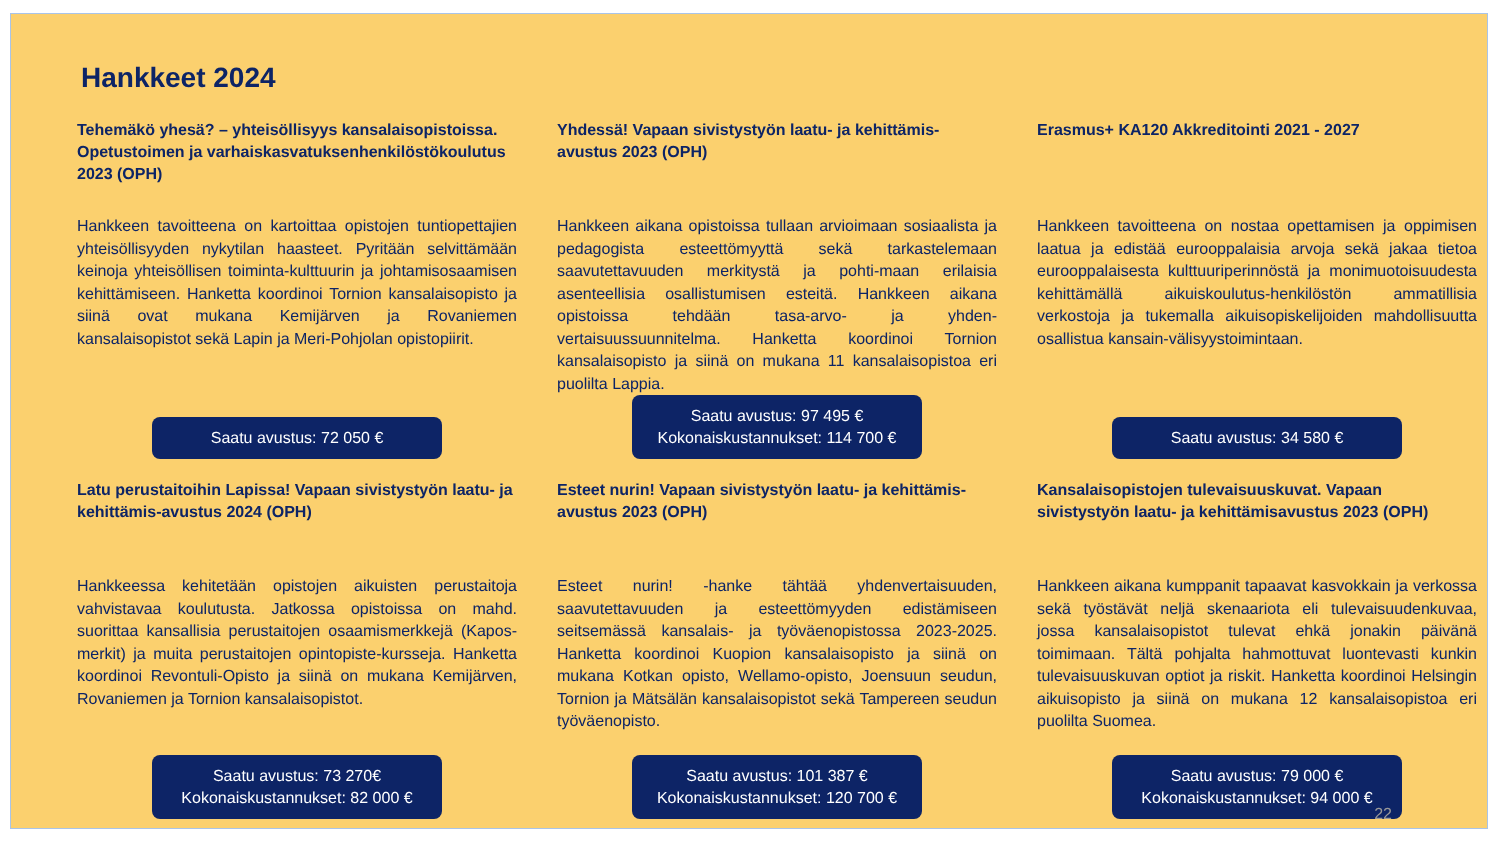Hankkeet 2024
Tehemäkö yhesä? – yhteisöllisyys kansalaisopistoissa. Opetustoimen ja varhaiskasvatuksenhenkilöstökoulutus 2023 (OPH)
Hankkeen tavoitteena on kartoittaa opistojen tuntiopettajien yhteisöllisyyden nykytilan haasteet. Pyritään selvittämään keinoja yhteisöllisen toiminta-kulttuurin ja johtamisosaamisen kehittämiseen. Hanketta koordinoi Tornion kansalaisopisto ja siinä ovat mukana Kemijärven ja Rovaniemen kansalaisopistot sekä Lapin ja Meri-Pohjolan opistopiirit.
Saatu avustus: 72 050 €
Yhdessä! Vapaan sivistystyön laatu- ja kehittämis-avustus 2023 (OPH)
Hankkeen aikana opistoissa tullaan arvioimaan sosiaalista ja pedagogista esteettömyyttä sekä tarkastelemaan saavutettavuuden merkitystä ja pohti-maan erilaisia asenteellisia osallistumisen esteitä. Hankkeen aikana opistoissa tehdään tasa-arvo- ja yhden-vertaisuussuunnitelma. Hanketta koordinoi Tornion kansalaisopisto ja siinä on mukana 11 kansalaisopistoa eri puolilta Lappia.
Saatu avustus: 97 495 €
Kokonaiskustannukset: 114 700 €
Erasmus+ KA120 Akkreditointi 2021 - 2027
Hankkeen tavoitteena on nostaa opettamisen ja oppimisen laatua ja edistää eurooppalaisia arvoja sekä jakaa tietoa eurooppalaisesta kulttuuriperinnöstä ja monimuotoisuudesta kehittämällä aikuiskoulutus-henkilöstön ammatillisia verkostoja ja tukemalla aikuisopiskelijoiden mahdollisuutta osallistua kansain-välisyystoimintaan.
Saatu avustus: 34 580 €
Latu perustaitoihin Lapissa! Vapaan sivistystyön laatu- ja kehittämis-avustus 2024 (OPH)
Hankkeessa kehitetään opistojen aikuisten perustaitoja vahvistavaa koulutusta. Jatkossa opistoissa on mahd. suorittaa kansallisia perustaitojen osaamismerkkejä (Kapos-merkit) ja muita perustaitojen opintopiste-kursseja. Hanketta koordinoi Revontuli-Opisto ja siinä on mukana Kemijärven, Rovaniemen ja Tornion kansalaisopistot.
Saatu avustus: 73 270€
Kokonaiskustannukset: 82 000 €
Esteet nurin! Vapaan sivistystyön laatu- ja kehittämis-avustus 2023 (OPH)
Esteet nurin! -hanke tähtää yhdenvertaisuuden, saavutettavuuden ja esteettömyyden edistämiseen seitsemässä kansalais- ja työväenopistossa 2023-2025. Hanketta koordinoi Kuopion kansalaisopisto ja siinä on mukana Kotkan opisto, Wellamo-opisto, Joensuun seudun, Tornion ja Mätsälän kansalaisopistot sekä Tampereen seudun työväenopisto.
Saatu avustus: 101 387 €
Kokonaiskustannukset: 120 700 €
Kansalaisopistojen tulevaisuuskuvat. Vapaan sivistystyön laatu- ja kehittämisavustus 2023 (OPH)
Hankkeen aikana kumppanit tapaavat kasvokkain ja verkossa sekä työstävät neljä skenaariota eli tulevaisuudenkuvaa, jossa kansalaisopistot tulevat ehkä jonakin päivänä toimimaan. Tältä pohjalta hahmottuvat luontevasti kunkin tulevaisuuskuvan optiot ja riskit. Hanketta koordinoi Helsingin aikuisopisto ja siinä on mukana 12 kansalaisopistoa eri puolilta Suomea.
Saatu avustus: 79 000 €
Kokonaiskustannukset: 94 000 €
22